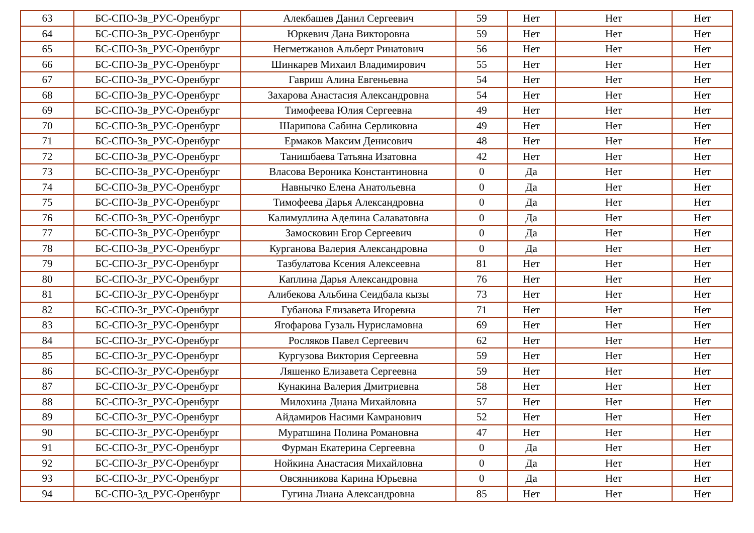| 63 | БС-СПО-3в_РУС-Оренбург | Алекбашев Данил Сергеевич | 59 | Нет | Нет | Нет |
| 64 | БС-СПО-3в_РУС-Оренбург | Юркевич Дана Викторовна | 59 | Нет | Нет | Нет |
| 65 | БС-СПО-3в_РУС-Оренбург | Негметжанов Альберт Ринатович | 56 | Нет | Нет | Нет |
| 66 | БС-СПО-3в_РУС-Оренбург | Шинкарев Михаил Владимирович | 55 | Нет | Нет | Нет |
| 67 | БС-СПО-3в_РУС-Оренбург | Гавриш Алина Евгеньевна | 54 | Нет | Нет | Нет |
| 68 | БС-СПО-3в_РУС-Оренбург | Захарова Анастасия Александровна | 54 | Нет | Нет | Нет |
| 69 | БС-СПО-3в_РУС-Оренбург | Тимофеева Юлия Сергеевна | 49 | Нет | Нет | Нет |
| 70 | БС-СПО-3в_РУС-Оренбург | Шарипова Сабина Серликовна | 49 | Нет | Нет | Нет |
| 71 | БС-СПО-3в_РУС-Оренбург | Ермаков Максим Денисович | 48 | Нет | Нет | Нет |
| 72 | БС-СПО-3в_РУС-Оренбург | Танишбаева Татьяна Изатовна | 42 | Нет | Нет | Нет |
| 73 | БС-СПО-3в_РУС-Оренбург | Власова Вероника Константиновна | 0 | Да | Нет | Нет |
| 74 | БС-СПО-3в_РУС-Оренбург | Навнычко Елена Анатольевна | 0 | Да | Нет | Нет |
| 75 | БС-СПО-3в_РУС-Оренбург | Тимофеева Дарья Александровна | 0 | Да | Нет | Нет |
| 76 | БС-СПО-3в_РУС-Оренбург | Калимуллина Аделина Салаватовна | 0 | Да | Нет | Нет |
| 77 | БС-СПО-3в_РУС-Оренбург | Замосковин Егор Сергеевич | 0 | Да | Нет | Нет |
| 78 | БС-СПО-3в_РУС-Оренбург | Курганова Валерия Александровна | 0 | Да | Нет | Нет |
| 79 | БС-СПО-3г_РУС-Оренбург | Тазбулатова Ксения Алексеевна | 81 | Нет | Нет | Нет |
| 80 | БС-СПО-3г_РУС-Оренбург | Каплина Дарья Александровна | 76 | Нет | Нет | Нет |
| 81 | БС-СПО-3г_РУС-Оренбург | Алибекова Альбина Сеидбала кызы | 73 | Нет | Нет | Нет |
| 82 | БС-СПО-3г_РУС-Оренбург | Губанова Елизавета Игоревна | 71 | Нет | Нет | Нет |
| 83 | БС-СПО-3г_РУС-Оренбург | Ягофарова Гузаль Нурисламовна | 69 | Нет | Нет | Нет |
| 84 | БС-СПО-3г_РУС-Оренбург | Росляков Павел Сергеевич | 62 | Нет | Нет | Нет |
| 85 | БС-СПО-3г_РУС-Оренбург | Кургузова Виктория Сергеевна | 59 | Нет | Нет | Нет |
| 86 | БС-СПО-3г_РУС-Оренбург | Ляшенко Елизавета Сергеевна | 59 | Нет | Нет | Нет |
| 87 | БС-СПО-3г_РУС-Оренбург | Кунакина Валерия Дмитриевна | 58 | Нет | Нет | Нет |
| 88 | БС-СПО-3г_РУС-Оренбург | Милохина Диана Михайловна | 57 | Нет | Нет | Нет |
| 89 | БС-СПО-3г_РУС-Оренбург | Айдамиров Насими Камранович | 52 | Нет | Нет | Нет |
| 90 | БС-СПО-3г_РУС-Оренбург | Муратшина Полина Романовна | 47 | Нет | Нет | Нет |
| 91 | БС-СПО-3г_РУС-Оренбург | Фурман Екатерина Сергеевна | 0 | Да | Нет | Нет |
| 92 | БС-СПО-3г_РУС-Оренбург | Нойкина Анастасия Михайловна | 0 | Да | Нет | Нет |
| 93 | БС-СПО-3г_РУС-Оренбург | Овсянникова Карина Юрьевна | 0 | Да | Нет | Нет |
| 94 | БС-СПО-3д_РУС-Оренбург | Гугина Лиана Александровна | 85 | Нет | Нет | Нет |